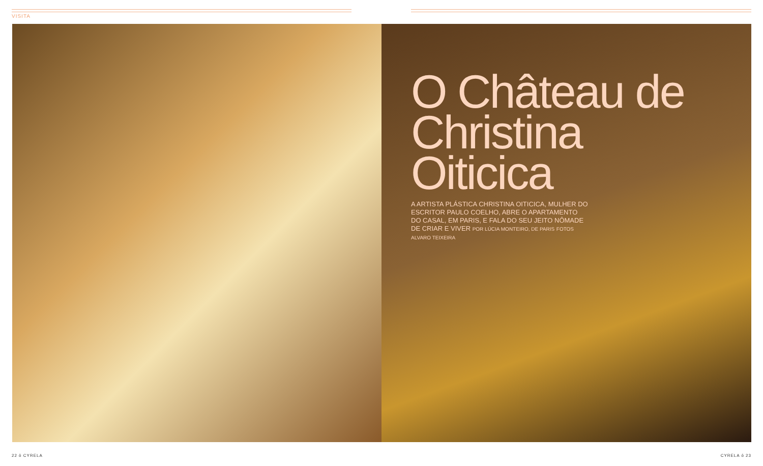VISITA
O Château de Christina Oiticica
A ARTISTA PLÁSTICA CHRISTINA OITICICA, MULHER DO ESCRITOR PAULO COELHO, ABRE O APARTAMENTO DO CASAL, EM PARIS, E FALA DO SEU JEITO NÔMADE DE CRIAR E VIVER POR LÚCIA MONTEIRO, DE PARIS FOTOS ALVARO TEIXEIRA
22 ô CYRELA CYRELA ô 23